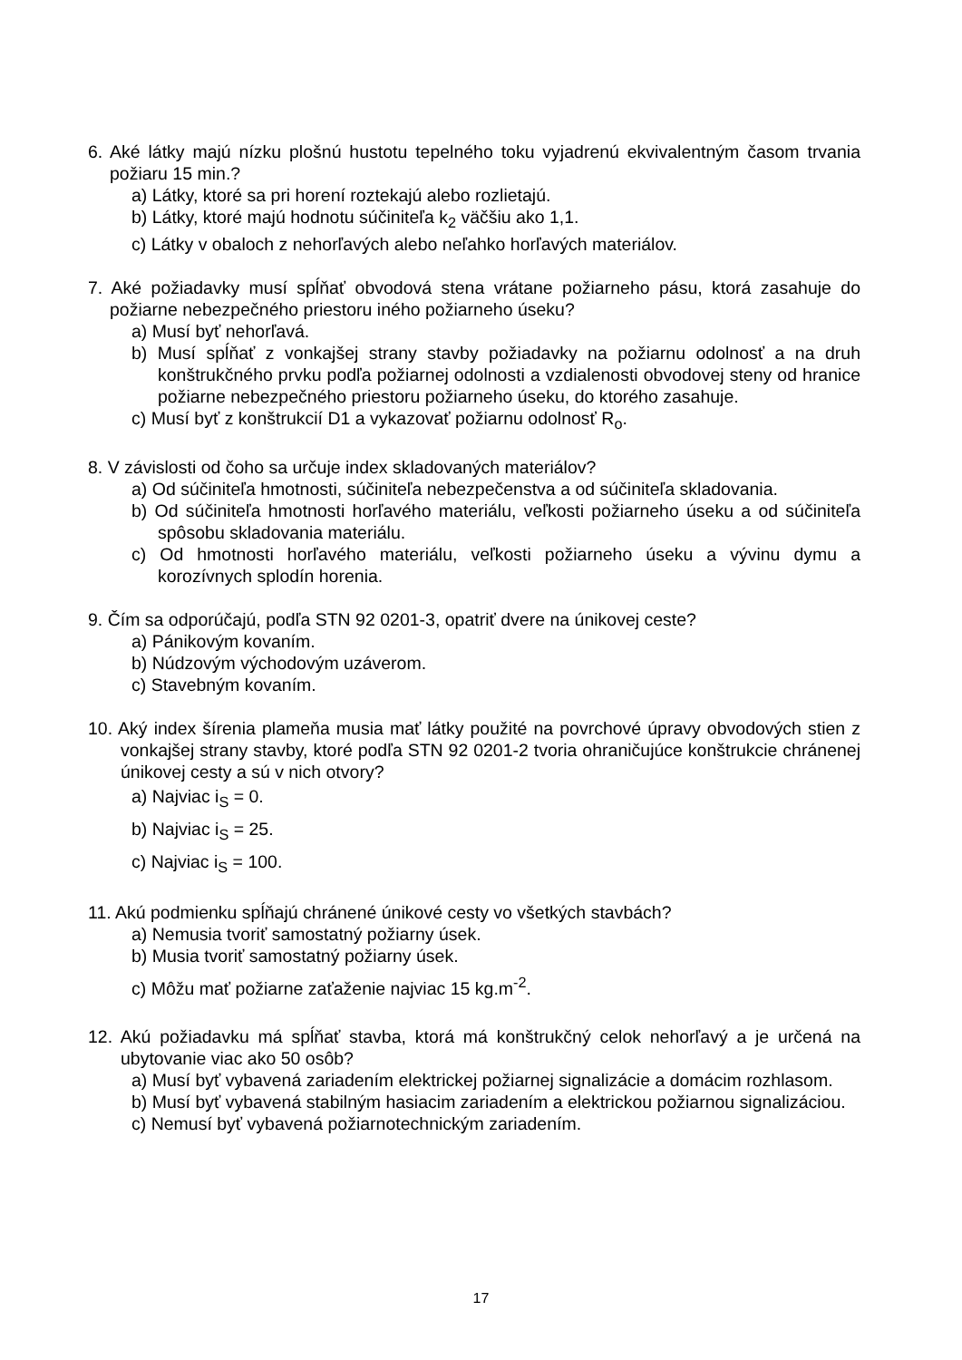6. Aké látky majú nízku plošnú hustotu tepelného toku vyjadrenú ekvivalentným časom trvania požiaru 15 min.?
a) Látky, ktoré sa pri horení roztekajú alebo rozlietajú.
b) Látky, ktoré majú hodnotu súčiniteľa k<sub>2</sub> väčšiu ako 1,1.
c) Látky v obaloch z nehorľavých alebo neľahko horľavých materiálov.
7. Aké požiadavky musí spĺňať obvodová stena vrátane požiarneho pásu, ktorá zasahuje do požiarne nebezpečného priestoru iného požiarneho úseku?
a) Musí byť nehorľavá.
b) Musí spĺňať z vonkajšej strany stavby požiadavky na požiarnu odolnosť a na druh konštrukčného prvku podľa požiarnej odolnosti a vzdialenosti obvodovej steny od hranice požiarne nebezpečného priestoru požiarneho úseku, do ktorého zasahuje.
c) Musí byť z konštrukcií D1 a vykazovať požiarnu odolnosť R<sub>o</sub>.
8. V závislosti od čoho sa určuje index skladovaných materiálov?
a) Od súčiniteľa hmotnosti, súčiniteľa nebezpečenstva a od súčiniteľa skladovania.
b) Od súčiniteľa hmotnosti horľavého materiálu, veľkosti požiarneho úseku a od súčiniteľa spôsobu skladovania materiálu.
c) Od hmotnosti horľavého materiálu, veľkosti požiarneho úseku a vývinu dymu a korozívnych splodín horenia.
9. Čím sa odporúčajú, podľa STN 92 0201-3, opatriť dvere na únikovej ceste?
a) Pánikovým kovaním.
b) Núdzovým východovým uzáverom.
c) Stavebným kovaním.
10. Aký index šírenia plameňa musia mať látky použité na povrchové úpravy obvodových stien z vonkajšej strany stavby, ktoré podľa STN 92 0201-2 tvoria ohraničujúce konštrukcie chránenej únikovej cesty a sú v nich otvory?
a) Najviac i<sub>S</sub> = 0.
b) Najviac i<sub>S</sub> = 25.
c) Najviac i<sub>S</sub> = 100.
11. Akú podmienku spĺňajú chránené únikové cesty vo všetkých stavbách?
a) Nemusia tvoriť samostatný požiarny úsek.
b) Musia tvoriť samostatný požiarny úsek.
c) Môžu mať požiarne zaťaženie najviac 15 kg.m<sup>-2</sup>.
12. Akú požiadavku má spĺňať stavba, ktorá má konštrukčný celok nehorľavý a je určená na ubytovanie viac ako 50 osôb?
a) Musí byť vybavená zariadením elektrickej požiarnej signalizácie a domácim rozhlasom.
b) Musí byť vybavená stabilným hasiacim zariadením a elektrickou požiarnou signalizáciou.
c) Nemusí byť vybavená požiarnotechnickým zariadením.
17